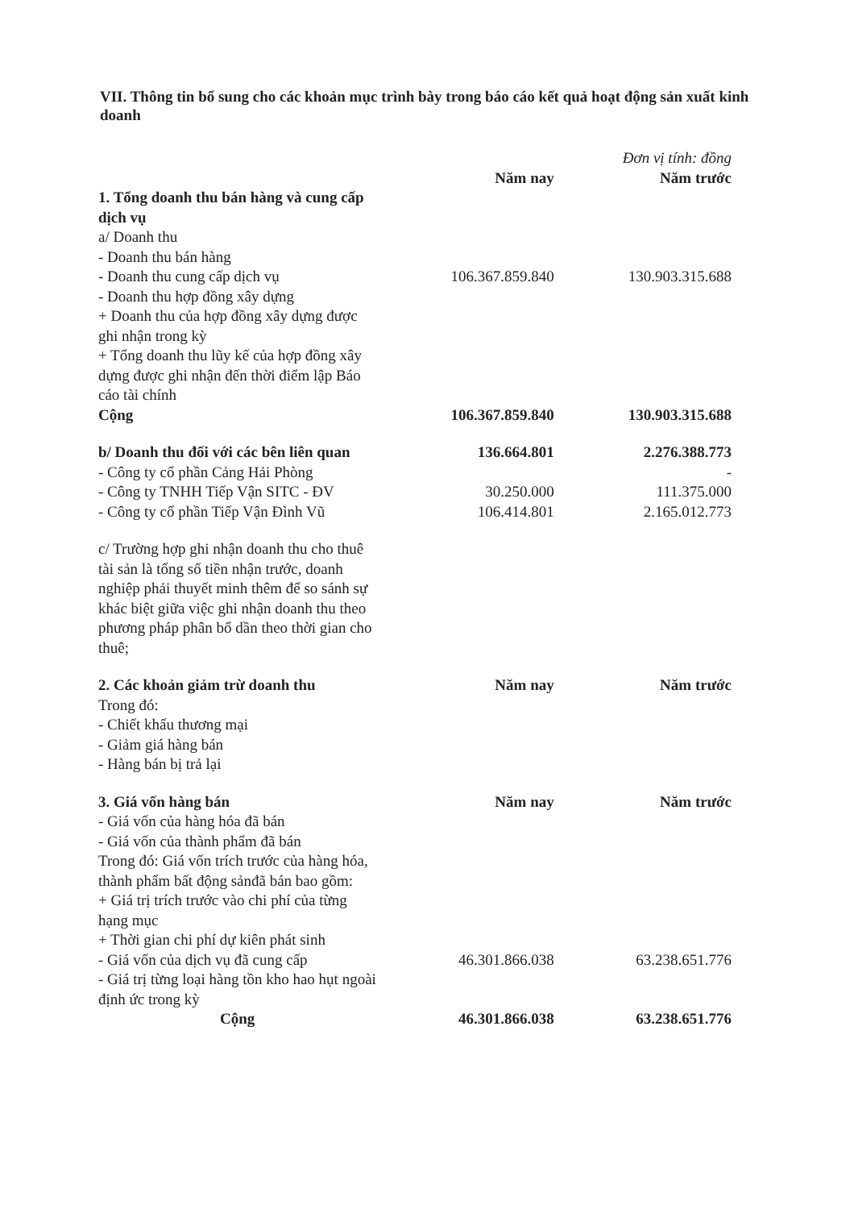VII. Thông tin bổ sung cho các khoản mục trình bày trong báo cáo kết quả hoạt động sản xuất kinh doanh
| | | Đơn vị tính: đồng |
| | Năm nay | Năm trước |
| 1. Tổng doanh thu bán hàng và cung cấp dịch vụ | | |
| a/ Doanh thu | | |
| - Doanh thu bán hàng | | |
| - Doanh thu cung cấp dịch vụ | 106.367.859.840 | 130.903.315.688 |
| - Doanh thu hợp đồng xây dựng | | |
| + Doanh thu của hợp đồng xây dựng được ghi nhận trong kỳ | | |
| + Tổng doanh thu lũy kế của hợp đồng xây dựng được ghi nhận đến thời điểm lập Báo cáo tài chính | | |
| Cộng | 106.367.859.840 | 130.903.315.688 |
| b/ Doanh thu đối với các bên liên quan | 136.664.801 | 2.276.388.773 |
| - Công ty cổ phần Cảng Hải Phòng | | - |
| - Công ty TNHH Tiếp Vận SITC - ĐV | 30.250.000 | 111.375.000 |
| - Công ty cổ phần Tiếp Vận Đình Vũ | 106.414.801 | 2.165.012.773 |
| c/ Trường hợp ghi nhận doanh thu cho thuê tài sản là tổng số tiền nhận trước, doanh nghiệp phải thuyết minh thêm để so sánh sự khác biệt giữa việc ghi nhận doanh thu theo phương pháp phân bổ dần theo thời gian cho thuê; | | |
| 2. Các khoản giảm trừ doanh thu | Năm nay | Năm trước |
| Trong đó: | | |
| - Chiết khấu thương mại | | |
| - Giảm giá hàng bán | | |
| - Hàng bán bị trả lại | | |
| 3. Giá vốn hàng bán | Năm nay | Năm trước |
| - Giá vốn của hàng hóa đã bán | | |
| - Giá vốn của thành phẩm đã bán | | |
| Trong đó: Giá vốn trích trước của hàng hóa, thành phẩm bất động sảnđã bán bao gồm: | | |
| + Giá trị trích trước vào chi phí của từng hạng mục | | |
| + Thời gian chi phí dự kiên phát sinh | | |
| - Giá vốn của dịch vụ đã cung cấp | 46.301.866.038 | 63.238.651.776 |
| - Giá trị từng loại hàng tồn kho hao hụt ngoài định ức trong kỳ | | |
| Cộng | 46.301.866.038 | 63.238.651.776 |